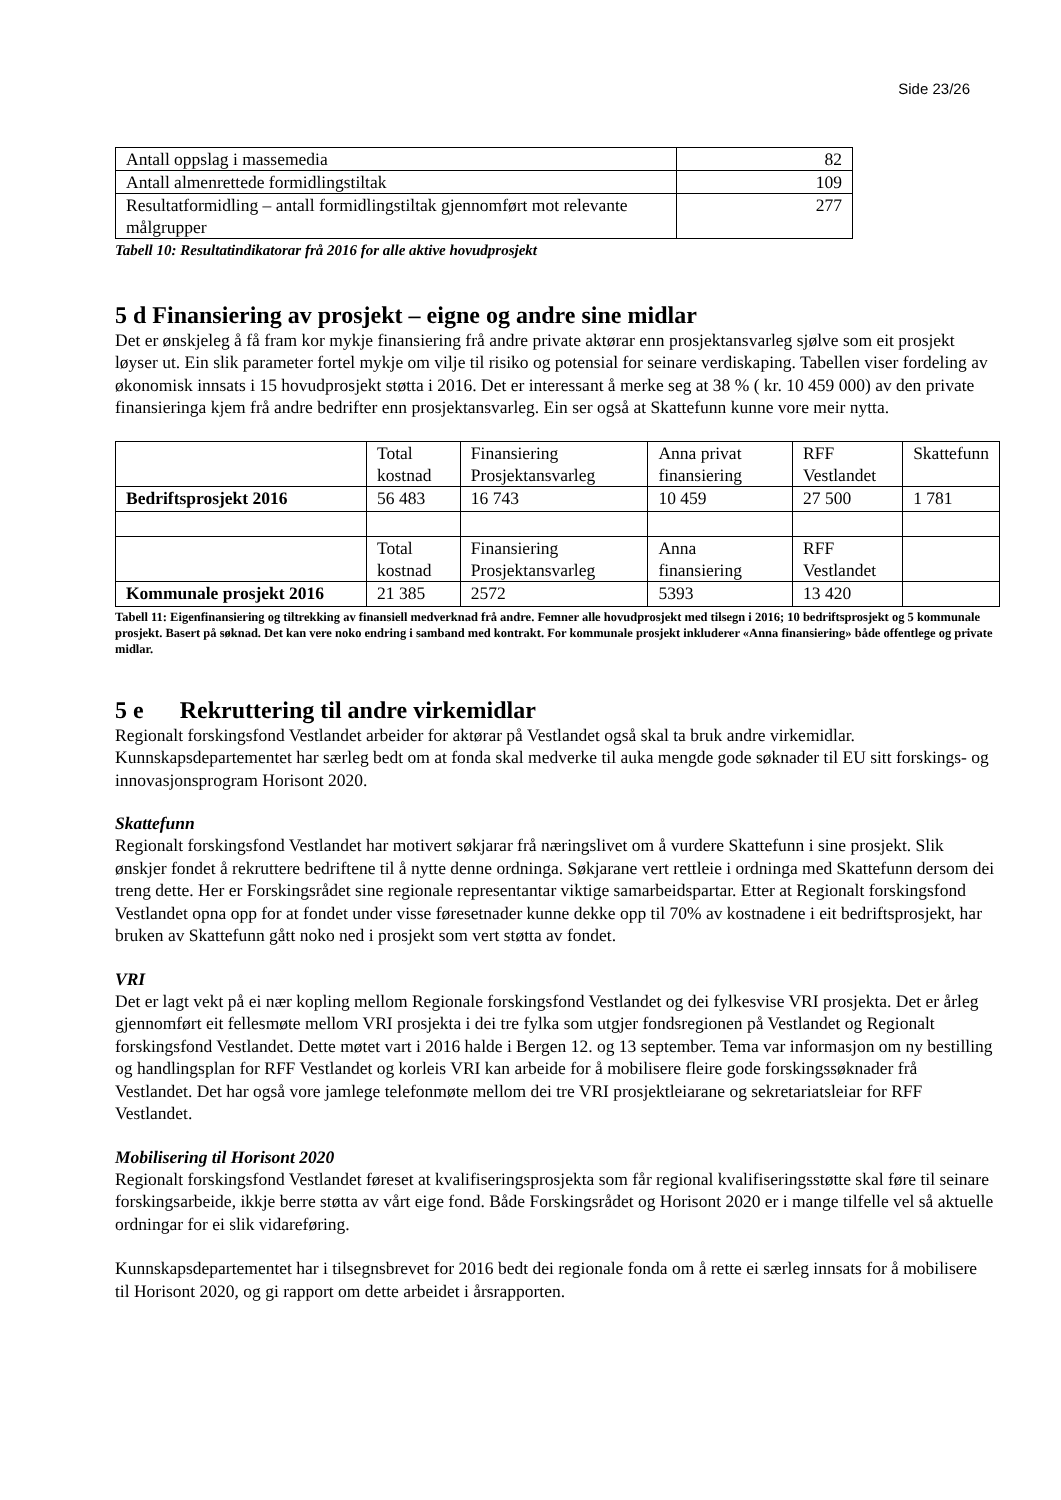Side 23/26
| Antall oppslag i massemedia | 82 |
| Antall almenrettede formidlingstiltak | 109 |
| Resultatformidling – antall formidlingstiltak gjennomført mot relevante målgrupper | 277 |
Tabell 10: Resultatindikatorar frå 2016 for alle aktive hovudprosjekt
5 d Finansiering av prosjekt – eigne og andre sine midlar
Det er ønskjeleg å få fram kor mykje finansiering frå andre private aktørar enn prosjektansvarleg sjølve som eit prosjekt løyser ut. Ein slik parameter fortel mykje om vilje til risiko og potensial for seinare verdiskaping. Tabellen viser fordeling av økonomisk innsats i 15 hovudprosjekt støtta i 2016. Det er interessant å merke seg at 38 % ( kr. 10 459 000) av den private finansieringa kjem frå andre bedrifter enn prosjektansvarleg. Ein ser også at Skattefunn kunne vore meir nytta.
| | Total kostnad | Finansiering Prosjektansvarleg | Anna privat finansiering | RFF Vestlandet | Skattefunn |
| Bedriftsprosjekt 2016 | 56 483 | 16 743 | 10 459 | 27 500 | 1 781 |
| | Total kostnad | Finansiering Prosjektansvarleg | Anna finansiering | RFF Vestlandet | |
| Kommunale prosjekt 2016 | 21 385 | 2572 | 5393 | 13 420 | |
Tabell 11: Eigenfinansiering og tiltrekking av finansiell medverknad frå andre. Femner alle hovudprosjekt med tilsegn i 2016; 10 bedriftsprosjekt og 5 kommunale prosjekt. Basert på søknad. Det kan vere noko endring i samband med kontrakt. For kommunale prosjekt inkluderer «Anna finansiering» både offentlege og private midlar.
5 e Rekruttering til andre virkemidlar
Regionalt forskingsfond Vestlandet arbeider for aktørar på Vestlandet også skal ta bruk andre virkemidlar. Kunnskapsdepartementet har særleg bedt om at fonda skal medverke til auka mengde gode søknader til EU sitt forskings- og innovasjonsprogram Horisont 2020.
Skattefunn
Regionalt forskingsfond Vestlandet har motivert søkjarar frå næringslivet om å vurdere Skattefunn i sine prosjekt. Slik ønskjer fondet å rekruttere bedriftene til å nytte denne ordninga. Søkjarane vert rettleie i ordninga med Skattefunn dersom dei treng dette. Her er Forskingsrådet sine regionale representantar viktige samarbeidspartar. Etter at Regionalt forskingsfond Vestlandet opna opp for at fondet under visse føresetnader kunne dekke opp til 70% av kostnadene i eit bedriftsprosjekt, har bruken av Skattefunn gått noko ned i prosjekt som vert støtta av fondet.
VRI
Det er lagt vekt på ei nær kopling mellom Regionale forskingsfond Vestlandet og dei fylkesvise VRI prosjekta. Det er årleg gjennomført eit fellesmøte mellom VRI prosjekta i dei tre fylka som utgjer fondsregionen på Vestlandet og Regionalt forskingsfond Vestlandet. Dette møtet vart i 2016 halde i Bergen 12. og 13 september. Tema var informasjon om ny bestilling og handlingsplan for RFF Vestlandet og korleis VRI kan arbeide for å mobilisere fleire gode forskingssøknader frå Vestlandet. Det har også vore jamlege telefonmøte mellom dei tre VRI prosjektleiarane og sekretariatsleiar for RFF Vestlandet.
Mobilisering til Horisont 2020
Regionalt forskingsfond Vestlandet føreset at kvalifiseringsprosjekta som får regional kvalifiseringsstøtte skal føre til seinare forskingsarbeide, ikkje berre støtta av vårt eige fond. Både Forskingsrådet og Horisont 2020 er i mange tilfelle vel så aktuelle ordningar for ei slik vidareføring.
Kunnskapsdepartementet har i tilsegnsbrevet for 2016 bedt dei regionale fonda om å rette ei særleg innsats for å mobilisere til Horisont 2020, og gi rapport om dette arbeidet i årsrapporten.